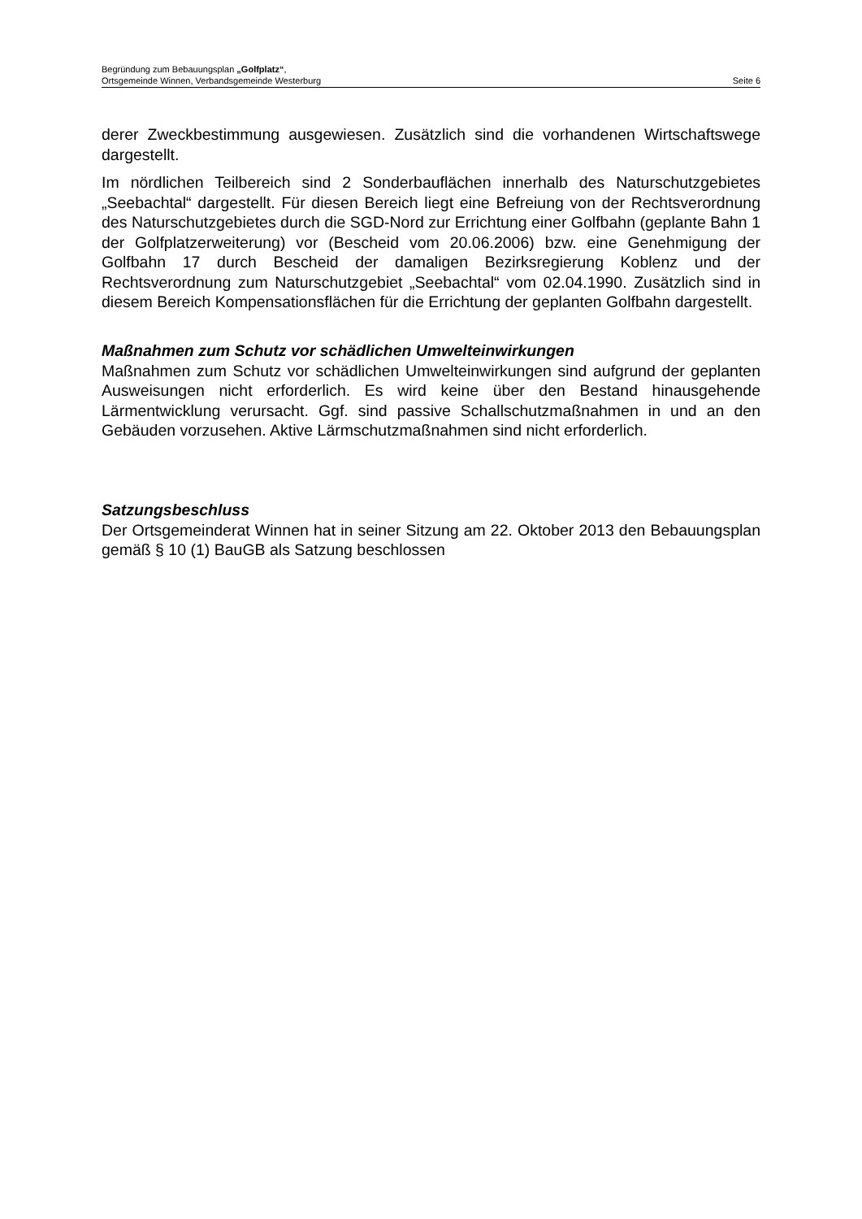Begründung zum Bebauungsplan „Golfplatz“,
Ortsgemeinde Winnen, Verbandsgemeinde Westerburg Seite 6
derer Zweckbestimmung ausgewiesen. Zusätzlich sind die vorhandenen Wirtschaftswege dargestellt.
Im nördlichen Teilbereich sind 2 Sonderbauflächen innerhalb des Naturschutzgebietes „Seebachtal“ dargestellt. Für diesen Bereich liegt eine Befreiung von der Rechtsverordnung des Naturschutzgebietes durch die SGD-Nord zur Errichtung einer Golfbahn (geplante Bahn 1 der Golfplatzerweiterung) vor (Bescheid vom 20.06.2006) bzw. eine Genehmigung der Golfbahn 17 durch Bescheid der damaligen Bezirksregierung Koblenz und der Rechtsverordnung zum Naturschutzgebiet „Seebachtal“ vom 02.04.1990. Zusätzlich sind in diesem Bereich Kompensationsflächen für die Errichtung der geplanten Golfbahn dargestellt.
Maßnahmen zum Schutz vor schädlichen Umwelteinwirkungen
Maßnahmen zum Schutz vor schädlichen Umwelteinwirkungen sind aufgrund der geplanten Ausweisungen nicht erforderlich. Es wird keine über den Bestand hinausgehende Lärmentwicklung verursacht. Ggf. sind passive Schallschutzmaßnahmen in und an den Gebäuden vorzusehen. Aktive Lärmschutzmaßnahmen sind nicht erforderlich.
Satzungsbeschluss
Der Ortsgemeinderat Winnen hat in seiner Sitzung am 22. Oktober 2013 den Bebauungsplan gemäß § 10 (1) BauGB als Satzung beschlossen